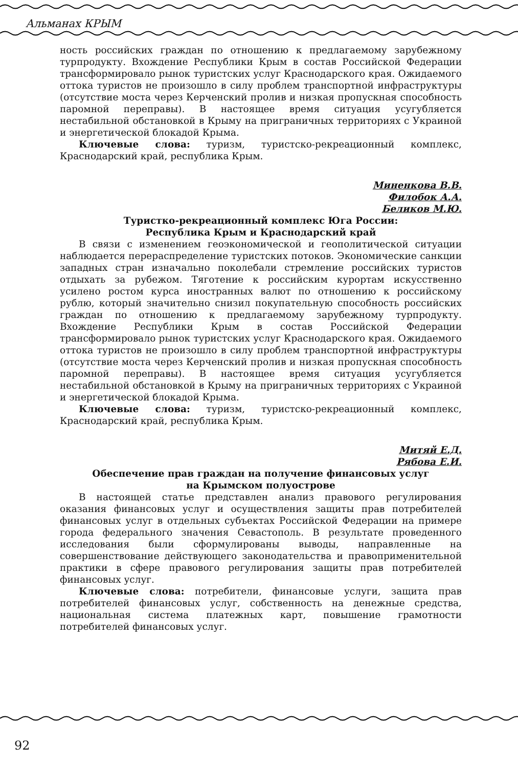Альманах КРЫМ
ность российских граждан по отношению к предлагаемому зарубежному турпродукту. Вхождение Республики Крым в состав Российской Федерации трансформировало рынок туристских услуг Краснодарского края. Ожидаемого оттока туристов не произошло в силу проблем транспортной инфраструктуры (отсутствие моста через Керченский пролив и низкая пропускная способность паромной переправы). В настоящее время ситуация усугубляется нестабильной обстановкой в Крыму на приграничных территориях с Украиной и энергетической блокадой Крыма.
Ключевые слова: туризм, туристско-рекреационный комплекс, Краснодарский край, республика Крым.
Миненкова В.В.
Филобок А.А.
Беликов М.Ю.
Туристко-рекреационный комплекс Юга России:
Республика Крым и Краснодарский край
В связи с изменением геоэкономической и геополитической ситуации наблюдается перераспределение туристских потоков. Экономические санкции западных стран изначально поколебали стремление российских туристов отдыхать за рубежом. Тяготение к российским курортам искусственно усилено ростом курса иностранных валют по отношению к российскому рублю, который значительно снизил покупательную способность российских граждан по отношению к предлагаемому зарубежному турпродукту. Вхождение Республики Крым в состав Российской Федерации трансформировало рынок туристских услуг Краснодарского края. Ожидаемого оттока туристов не произошло в силу проблем транспортной инфраструктуры (отсутствие моста через Керченский пролив и низкая пропускная способность паромной переправы). В настоящее время ситуация усугубляется нестабильной обстановкой в Крыму на приграничных территориях с Украиной и энергетической блокадой Крыма.
Ключевые слова: туризм, туристско-рекреационный комплекс, Краснодарский край, республика Крым.
Митяй Е.Д.
Рябова Е.И.
Обеспечение прав граждан на получение финансовых услуг
на Крымском полуострове
В настоящей статье представлен анализ правового регулирования оказания финансовых услуг и осуществления защиты прав потребителей финансовых услуг в отдельных субъектах Российской Федерации на примере города федерального значения Севастополь. В результате проведенного исследования были сформулированы выводы, направленные на совершенствование действующего законодательства и правоприменительной практики в сфере правового регулирования защиты прав потребителей финансовых услуг.
Ключевые слова: потребители, финансовые услуги, защита прав потребителей финансовых услуг, собственность на денежные средства, национальная система платежных карт, повышение грамотности потребителей финансовых услуг.
92